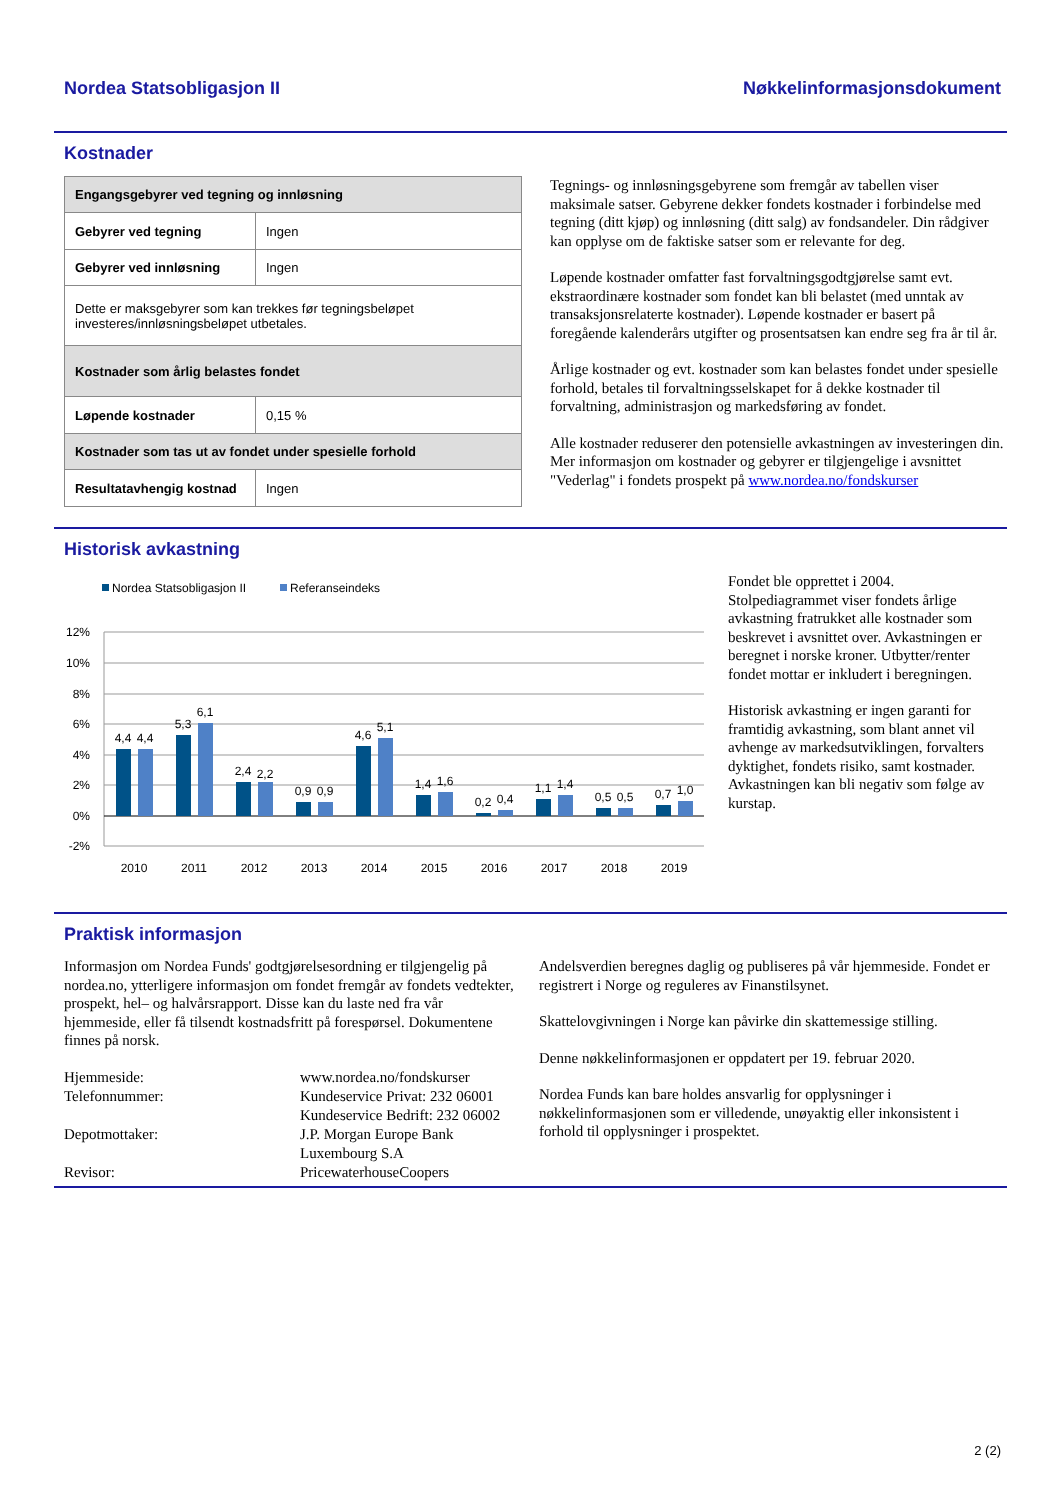Nordea Statsobligasjon II Nøkkelinformasjonsdokument
Kostnader
| Engangsgebyrer ved tegning og innløsning | |
| --- | --- |
| Gebyrer ved tegning | Ingen |
| Gebyrer ved innløsning | Ingen |
| Dette er maksgebyrer som kan trekkes før tegningsbeløpet investeres/innløsningsbeløpet utbetales. | |
| Kostnader som årlig belastes fondet | |
| Løpende kostnader | 0,15 % |
| Kostnader som tas ut av fondet under spesielle forhold | |
| Resultatavhengig kostnad | Ingen |
Tegnings- og innløsningsgebyrene som fremgår av tabellen viser maksimale satser. Gebyrene dekker fondets kostnader i forbindelse med tegning (ditt kjøp) og innløsning (ditt salg) av fondsandeler. Din rådgiver kan opplyse om de faktiske satser som er relevante for deg.
Løpende kostnader omfatter fast forvaltningsgodtgjørelse samt evt. ekstraordinære kostnader som fondet kan bli belastet (med unntak av transaksjonsrelaterte kostnader). Løpende kostnader er basert på foregående kalenderårs utgifter og prosentsatsen kan endre seg fra år til år.
Årlige kostnader og evt. kostnader som kan belastes fondet under spesielle forhold, betales til forvaltningsselskapet for å dekke kostnader til forvaltning, administrasjon og markedsføring av fondet.
Alle kostnader reduserer den potensielle avkastningen av investeringen din. Mer informasjon om kostnader og gebyrer er tilgjengelige i avsnittet "Vederlag" i fondets prospekt på www.nordea.no/fondskurser
Historisk avkastning
Nordea Statsobligasjon II
Referanseindeks
12%
10%
8%
6%
4%
2%
0%
-2%
4,4
4,4
5,3
6,1
2,4
2,2
0,9
0,9
4,6
5,1
1,4
1,6
0,2
0,4
1,1
1,4
0,5
0,5
0,7
1,0
2010
2011
2012
2013
2014
2015
2016
2017
2018
2019
Fondet ble opprettet i 2004. Stolpediagrammet viser fondets årlige avkastning fratrukket alle kostnader som beskrevet i avsnittet over. Avkastningen er beregnet i norske kroner. Utbytter/renter fondet mottar er inkludert i beregningen.
Historisk avkastning er ingen garanti for framtidig avkastning, som blant annet vil avhenge av markedsutviklingen, forvalters dyktighet, fondets risiko, samt kostnader. Avkastningen kan bli negativ som følge av kurstap.
Praktisk informasjon
Informasjon om Nordea Funds' godtgjørelsesordning er tilgjengelig på nordea.no, ytterligere informasjon om fondet fremgår av fondets vedtekter, prospekt, hel– og halvårsrapport. Disse kan du laste ned fra vår hjemmeside, eller få tilsendt kostnadsfritt på forespørsel. Dokumentene finnes på norsk.
| Hjemmeside: | www.nordea.no/fondskurser |
| Telefonnummer: | Kundeservice Privat: 232 06001 Kundeservice Bedrift: 232 06002 |
| Depotmottaker: | J.P. Morgan Europe Bank Luxembourg S.A |
| Revisor: | PricewaterhouseCoopers |
Andelsverdien beregnes daglig og publiseres på vår hjemmeside. Fondet er registrert i Norge og reguleres av Finanstilsynet.
Skattelovgivningen i Norge kan påvirke din skattemessige stilling.
Denne nøkkelinformasjonen er oppdatert per 19. februar 2020.
Nordea Funds kan bare holdes ansvarlig for opplysninger i nøkkelinformasjonen som er villedende, unøyaktig eller inkonsistent i forhold til opplysninger i prospektet.
2 (2)